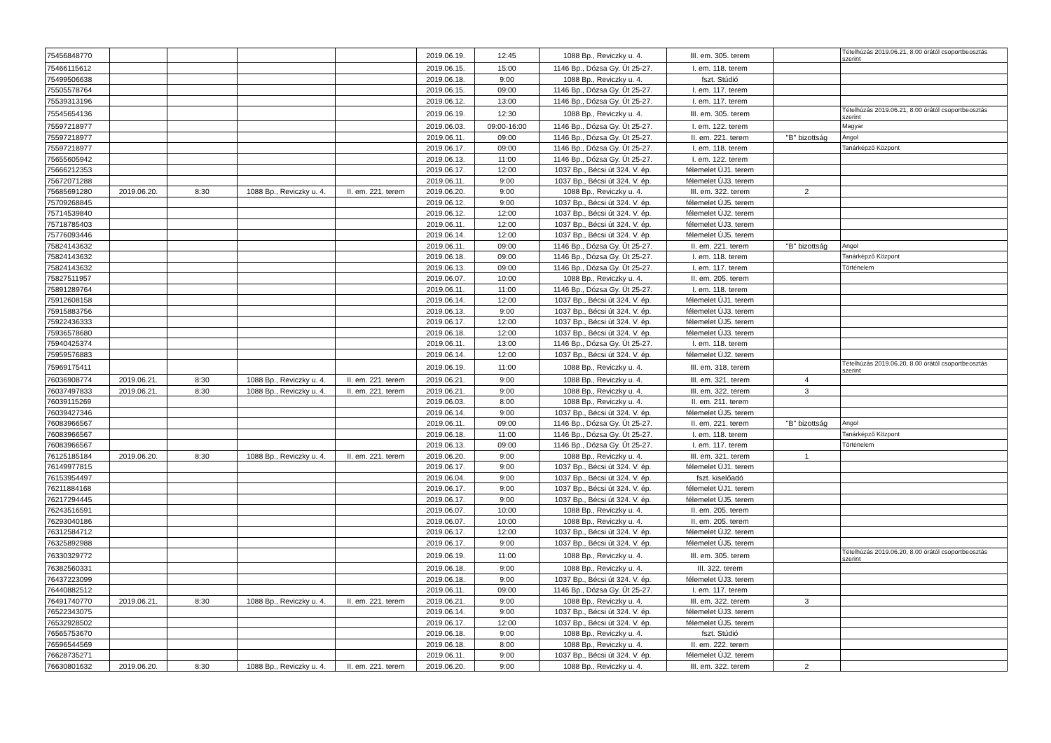| 75456848770 | | | | | 2019.06.19. | 12:45 | 1088 Bp., Reviczky u. 4. | III. em. 305. terem | | Tételhúzás 2019.06.21, 8.00 órától csoportbeosztás szerint |
| 75466115612 | | | | | 2019.06.15. | 15:00 | 1146 Bp., Dózsa Gy. Út 25-27. | I. em. 118. terem | | |
| 75499506638 | | | | | 2019.06.18. | 9:00 | 1088 Bp., Reviczky u. 4. | fszt. Stúdió | | |
| 75505578764 | | | | | 2019.06.15. | 09:00 | 1146 Bp., Dózsa Gy. Út 25-27. | I. em. 117. terem | | |
| 75539313196 | | | | | 2019.06.12. | 13:00 | 1146 Bp., Dózsa Gy. Út 25-27. | I. em. 117. terem | | |
| 75545654136 | | | | | 2019.06.19. | 12:30 | 1088 Bp., Reviczky u. 4. | III. em. 305. terem | | Tételhúzás 2019.06.21, 8.00 órától csoportbeosztás szerint |
| 75597218977 | | | | | 2019.06.03. | 09:00-16:00 | 1146 Bp., Dózsa Gy. Út 25-27. | I. em. 122. terem | | Magyar |
| 75597218977 | | | | | 2019.06.11. | 09:00 | 1146 Bp., Dózsa Gy. Út 25-27. | II. em. 221. terem | "B" bizottság | Angol |
| 75597218977 | | | | | 2019.06.17. | 09:00 | 1146 Bp., Dózsa Gy. Út 25-27. | I. em. 118. terem | | Tanárképző Központ |
| 75655605942 | | | | | 2019.06.13. | 11:00 | 1146 Bp., Dózsa Gy. Út 25-27. | I. em. 122. terem | | |
| 75666212353 | | | | | 2019.06.17. | 12:00 | 1037 Bp., Bécsi út 324. V. ép. | félemelet ÚJ1. terem | | |
| 75672071288 | | | | | 2019.06.11. | 9:00 | 1037 Bp., Bécsi út 324. V. ép. | félemelet ÚJ3. terem | | |
| 75685691280 | 2019.06.20. | 8:30 | 1088 Bp., Reviczky u. 4. | II. em. 221. terem | 2019.06.20. | 9:00 | 1088 Bp., Reviczky u. 4. | III. em. 322. terem | 2 | |
| 75709268845 | | | | | 2019.06.12. | 9:00 | 1037 Bp., Bécsi út 324. V. ép. | félemelet ÚJ5. terem | | |
| 75714539840 | | | | | 2019.06.12. | 12:00 | 1037 Bp., Bécsi út 324. V. ép. | félemelet ÚJ2. terem | | |
| 75718785403 | | | | | 2019.06.11. | 12:00 | 1037 Bp., Bécsi út 324. V. ép. | félemelet ÚJ3. terem | | |
| 75776093446 | | | | | 2019.06.14. | 12:00 | 1037 Bp., Bécsi út 324. V. ép. | félemelet ÚJ5. terem | | |
| 75824143632 | | | | | 2019.06.11. | 09:00 | 1146 Bp., Dózsa Gy. Út 25-27. | II. em. 221. terem | "B" bizottság | Angol |
| 75824143632 | | | | | 2019.06.18. | 09:00 | 1146 Bp., Dózsa Gy. Út 25-27. | I. em. 118. terem | | Tanárképző Központ |
| 75824143632 | | | | | 2019.06.13. | 09:00 | 1146 Bp., Dózsa Gy. Út 25-27. | I. em. 117. terem | | Történelem |
| 75827511957 | | | | | 2019.06.07. | 10:00 | 1088 Bp., Reviczky u. 4. | II. em. 205. terem | | |
| 75891289764 | | | | | 2019.06.11. | 11:00 | 1146 Bp., Dózsa Gy. Út 25-27. | I. em. 118. terem | | |
| 75912608158 | | | | | 2019.06.14. | 12:00 | 1037 Bp., Bécsi út 324. V. ép. | félemelet ÚJ1. terem | | |
| 75915883756 | | | | | 2019.06.13. | 9:00 | 1037 Bp., Bécsi út 324. V. ép. | félemelet ÚJ3. terem | | |
| 75922436333 | | | | | 2019.06.17. | 12:00 | 1037 Bp., Bécsi út 324. V. ép. | félemelet ÚJ5. terem | | |
| 75936578680 | | | | | 2019.06.18. | 12:00 | 1037 Bp., Bécsi út 324. V. ép. | félemelet ÚJ3. terem | | |
| 75940425374 | | | | | 2019.06.11. | 13:00 | 1146 Bp., Dózsa Gy. Út 25-27. | I. em. 118. terem | | |
| 75959576883 | | | | | 2019.06.14. | 12:00 | 1037 Bp., Bécsi út 324. V. ép. | félemelet ÚJ2. terem | | |
| 75969175411 | | | | | 2019.06.19. | 11:00 | 1088 Bp., Reviczky u. 4. | III. em. 318. terem | | Tételhúzás 2019.06.20, 8.00 órától csoportbeosztás szerint |
| 76036908774 | 2019.06.21. | 8:30 | 1088 Bp., Reviczky u. 4. | II. em. 221. terem | 2019.06.21. | 9:00 | 1088 Bp., Reviczky u. 4. | III. em. 321. terem | 4 | |
| 76037497833 | 2019.06.21. | 8:30 | 1088 Bp., Reviczky u. 4. | II. em. 221. terem | 2019.06.21. | 9:00 | 1088 Bp., Reviczky u. 4. | III. em. 322. terem | 3 | |
| 76039115269 | | | | | 2019.06.03. | 8:00 | 1088 Bp., Reviczky u. 4. | II. em. 211. terem | | |
| 76039427346 | | | | | 2019.06.14. | 9:00 | 1037 Bp., Bécsi út 324. V. ép. | félemelet ÚJ5. terem | | |
| 76083966567 | | | | | 2019.06.11. | 09:00 | 1146 Bp., Dózsa Gy. Út 25-27. | II. em. 221. terem | "B" bizottság | Angol |
| 76083966567 | | | | | 2019.06.18. | 11:00 | 1146 Bp., Dózsa Gy. Út 25-27. | I. em. 118. terem | | Tanárképző Központ |
| 76083966567 | | | | | 2019.06.13. | 09:00 | 1146 Bp., Dózsa Gy. Út 25-27. | I. em. 117. terem | | Történelem |
| 76125185184 | 2019.06.20. | 8:30 | 1088 Bp., Reviczky u. 4. | II. em. 221. terem | 2019.06.20. | 9:00 | 1088 Bp., Reviczky u. 4. | III. em. 321. terem | 1 | |
| 76149977815 | | | | | 2019.06.17. | 9:00 | 1037 Bp., Bécsi út 324. V. ép. | félemelet ÚJ1. terem | | |
| 76153954497 | | | | | 2019.06.04. | 9:00 | 1037 Bp., Bécsi út 324. V. ép. | fszt. kiselőadó | | |
| 76211884168 | | | | | 2019.06.17. | 9:00 | 1037 Bp., Bécsi út 324. V. ép. | félemelet ÚJ1. terem | | |
| 76217294445 | | | | | 2019.06.17. | 9:00 | 1037 Bp., Bécsi út 324. V. ép. | félemelet ÚJ5. terem | | |
| 76243516591 | | | | | 2019.06.07. | 10:00 | 1088 Bp., Reviczky u. 4. | II. em. 205. terem | | |
| 76293040186 | | | | | 2019.06.07. | 10:00 | 1088 Bp., Reviczky u. 4. | II. em. 205. terem | | |
| 76312584712 | | | | | 2019.06.17. | 12:00 | 1037 Bp., Bécsi út 324. V. ép. | félemelet ÚJ2. terem | | |
| 76325892988 | | | | | 2019.06.17. | 9:00 | 1037 Bp., Bécsi út 324. V. ép. | félemelet ÚJ5. terem | | |
| 76330329772 | | | | | 2019.06.19. | 11:00 | 1088 Bp., Reviczky u. 4. | III. em. 305. terem | | Tételhúzás 2019.06.20, 8.00 órától csoportbeosztás szerint |
| 76382560331 | | | | | 2019.06.18. | 9:00 | 1088 Bp., Reviczky u. 4. | III. 322. terem | | |
| 76437223099 | | | | | 2019.06.18. | 9:00 | 1037 Bp., Bécsi út 324. V. ép. | félemelet ÚJ3. terem | | |
| 76440882512 | | | | | 2019.06.11. | 09:00 | 1146 Bp., Dózsa Gy. Út 25-27. | I. em. 117. terem | | |
| 76491740770 | 2019.06.21. | 8:30 | 1088 Bp., Reviczky u. 4. | II. em. 221. terem | 2019.06.21. | 9:00 | 1088 Bp., Reviczky u. 4. | III. em. 322. terem | 3 | |
| 76522343075 | | | | | 2019.06.14. | 9:00 | 1037 Bp., Bécsi út 324. V. ép. | félemelet ÚJ3. terem | | |
| 76532928502 | | | | | 2019.06.17. | 12:00 | 1037 Bp., Bécsi út 324. V. ép. | félemelet ÚJ5. terem | | |
| 76565753670 | | | | | 2019.06.18. | 9:00 | 1088 Bp., Reviczky u. 4. | fszt. Stúdió | | |
| 76596544569 | | | | | 2019.06.18. | 8:00 | 1088 Bp., Reviczky u. 4. | II. em. 222. terem | | |
| 76628735271 | | | | | 2019.06.11. | 9:00 | 1037 Bp., Bécsi út 324. V. ép. | félemelet ÚJ2. terem | | |
| 76630801632 | 2019.06.20. | 8:30 | 1088 Bp., Reviczky u. 4. | II. em. 221. terem | 2019.06.20. | 9:00 | 1088 Bp., Reviczky u. 4. | III. em. 322. terem | 2 | |